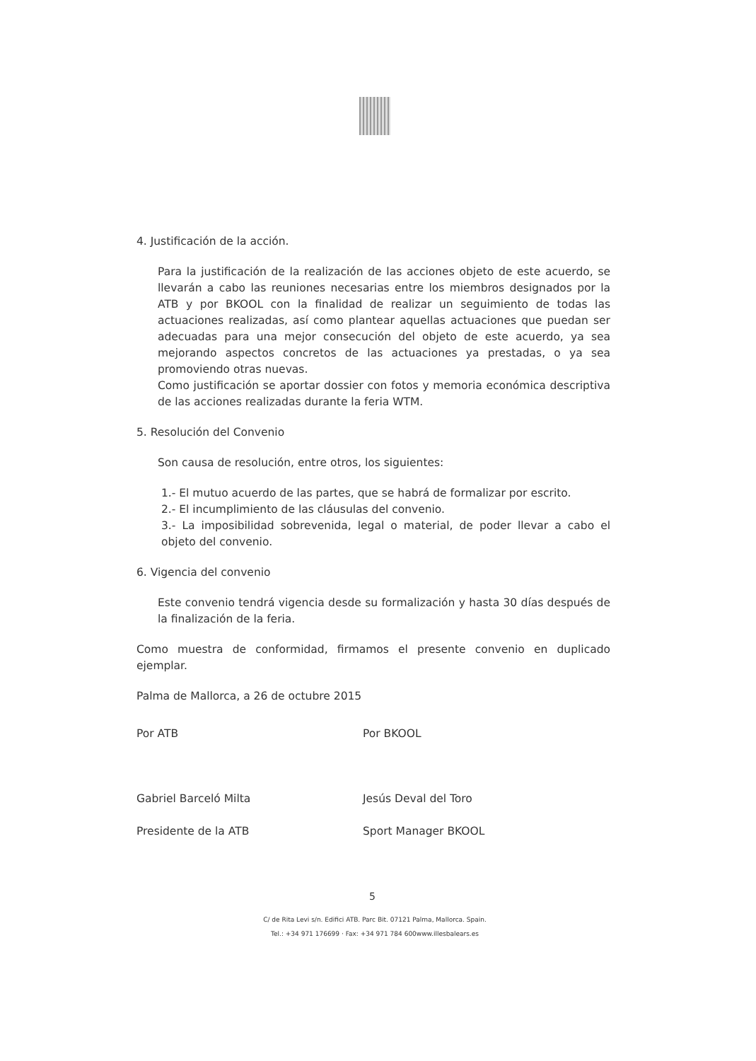4. Justificación de la acción.
Para la justificación de la realización de las acciones objeto de este acuerdo, se llevarán a cabo las reuniones necesarias entre los miembros designados por la ATB y por BKOOL con la finalidad de realizar un seguimiento de todas las actuaciones realizadas, así como plantear aquellas actuaciones que puedan ser adecuadas para una mejor consecución del objeto de este acuerdo, ya sea mejorando aspectos concretos de las actuaciones ya prestadas, o ya sea promoviendo otras nuevas.
Como justificación se aportar dossier con fotos y memoria económica descriptiva de las acciones realizadas durante la feria WTM.
5. Resolución del Convenio
Son causa de resolución, entre otros, los siguientes:
1.- El mutuo acuerdo de las partes, que se habrá de formalizar por escrito.
2.- El incumplimiento de las cláusulas del convenio.
3.- La imposibilidad sobrevenida, legal o material, de poder llevar a cabo el objeto del convenio.
6. Vigencia del convenio
Este convenio tendrá vigencia desde su formalización y hasta 30 días después de la finalización de la feria.
Como muestra de conformidad, firmamos el presente convenio en duplicado ejemplar.
Palma de Mallorca, a 26 de octubre 2015
Por ATB
Gabriel Barceló Milta
Presidente de la ATB
Por BKOOL
Jesús Deval del Toro
Sport Manager BKOOL
5
C/ de Rita Levi s/n. Edifici ATB. Parc Bit. 07121 Palma, Mallorca. Spain.
Tel.: +34 971 176699 · Fax: +34 971 784 600www.illesbalears.es